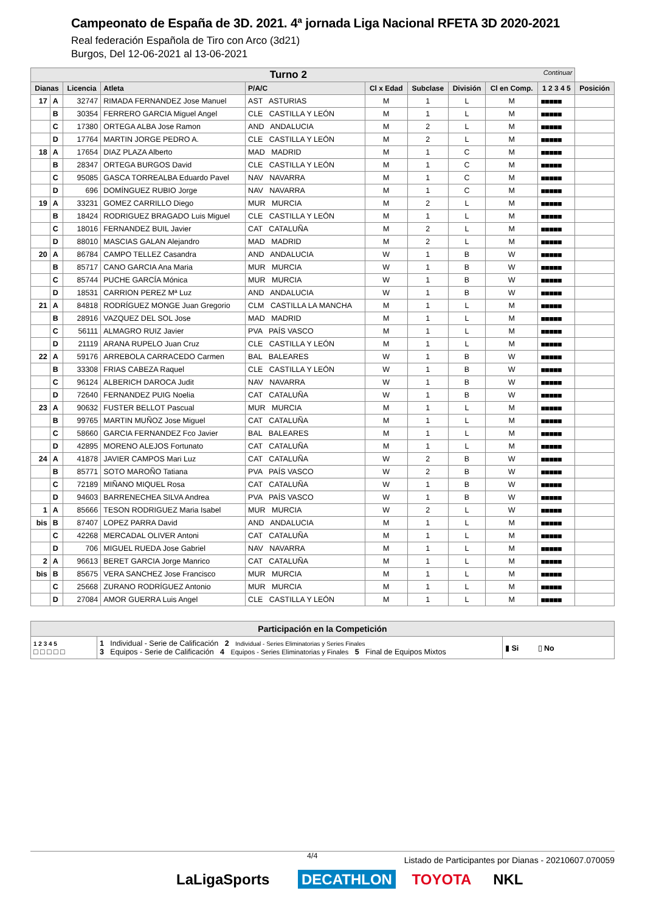Campeonato de España de 3D. 2021. 4ª jornada Liga Nacional RFETA 3D 2020-2021
Real federación Española de Tiro con Arco (3d21)
Burgos, Del 12-06-2021 al 13-06-2021
| Turno 2 Continuar | | | | | | | | | | |
| --- | --- | --- | --- | --- | --- | --- | --- | --- | --- | --- |
| Dianas | | Licencia | Atleta | P/A/C | Cl x Edad | Subclase | División | Cl en Comp. | 1 2 3 4 5 | Posición |
| 17 | A | 32747 | RIMADA FERNANDEZ Jose Manuel | AST ASTURIAS | M | 1 | L | M | ■■■■■ | |
| | B | 30354 | FERRERO GARCIA Miguel Angel | CLE CASTILLA Y LEÓN | M | 1 | L | M | ■■■■■ | |
| | C | 17380 | ORTEGA ALBA Jose Ramon | AND ANDALUCIA | M | 2 | L | M | ■■■■■ | |
| | D | 17764 | MARTIN JORGE PEDRO A. | CLE CASTILLA Y LEÓN | M | 2 | L | M | ■■■■■ | |
| 18 | A | 17654 | DIAZ PLAZA Alberto | MAD MADRID | M | 1 | C | M | ■■■■■ | |
| | B | 28347 | ORTEGA BURGOS David | CLE CASTILLA Y LEÓN | M | 1 | C | M | ■■■■■ | |
| | C | 95085 | GASCA TORREALBA Eduardo Pavel | NAV NAVARRA | M | 1 | C | M | ■■■■■ | |
| | D | 696 | DOMÍNGUEZ RUBIO Jorge | NAV NAVARRA | M | 1 | C | M | ■■■■■ | |
| 19 | A | 33231 | GOMEZ CARRILLO Diego | MUR MURCIA | M | 2 | L | M | ■■■■■ | |
| | B | 18424 | RODRIGUEZ BRAGADO Luis Miguel | CLE CASTILLA Y LEÓN | M | 1 | L | M | ■■■■■ | |
| | C | 18016 | FERNANDEZ BUIL Javier | CAT CATALUÑA | M | 2 | L | M | ■■■■■ | |
| | D | 88010 | MASCIAS GALAN Alejandro | MAD MADRID | M | 2 | L | M | ■■■■■ | |
| 20 | A | 86784 | CAMPO TELLEZ Casandra | AND ANDALUCIA | W | 1 | B | W | ■■■■■ | |
| | B | 85717 | CANO GARCIA Ana Maria | MUR MURCIA | W | 1 | B | W | ■■■■■ | |
| | C | 85744 | PUCHE GARCÍA Mónica | MUR MURCIA | W | 1 | B | W | ■■■■■ | |
| | D | 18531 | CARRION PEREZ Mª Luz | AND ANDALUCIA | W | 1 | B | W | ■■■■■ | |
| 21 | A | 84818 | RODRÍGUEZ MONGE Juan Gregorio | CLM CASTILLA LA MANCHA | M | 1 | L | M | ■■■■■ | |
| | B | 28916 | VAZQUEZ DEL SOL Jose | MAD MADRID | M | 1 | L | M | ■■■■■ | |
| | C | 56111 | ALMAGRO RUIZ Javier | PVA PAÍS VASCO | M | 1 | L | M | ■■■■■ | |
| | D | 21119 | ARANA RUPELO Juan Cruz | CLE CASTILLA Y LEÓN | M | 1 | L | M | ■■■■■ | |
| 22 | A | 59176 | ARREBOLA CARRACEDO Carmen | BAL BALEARES | W | 1 | B | W | ■■■■■ | |
| | B | 33308 | FRIAS CABEZA Raquel | CLE CASTILLA Y LEÓN | W | 1 | B | W | ■■■■■ | |
| | C | 96124 | ALBERICH DAROCA Judit | NAV NAVARRA | W | 1 | B | W | ■■■■■ | |
| | D | 72640 | FERNANDEZ PUIG Noelia | CAT CATALUÑA | W | 1 | B | W | ■■■■■ | |
| 23 | A | 90632 | FUSTER BELLOT Pascual | MUR MURCIA | M | 1 | L | M | ■■■■■ | |
| | B | 99765 | MARTIN MUÑOZ Jose Miguel | CAT CATALUÑA | M | 1 | L | M | ■■■■■ | |
| | C | 58660 | GARCIA FERNANDEZ Fco Javier | BAL BALEARES | M | 1 | L | M | ■■■■■ | |
| | D | 42895 | MORENO ALEJOS Fortunato | CAT CATALUÑA | M | 1 | L | M | ■■■■■ | |
| 24 | A | 41878 | JAVIER CAMPOS Mari Luz | CAT CATALUÑA | W | 2 | B | W | ■■■■■ | |
| | B | 85771 | SOTO MAROÑO Tatiana | PVA PAÍS VASCO | W | 2 | B | W | ■■■■■ | |
| | C | 72189 | MIÑANO MIQUEL Rosa | CAT CATALUÑA | W | 1 | B | W | ■■■■■ | |
| | D | 94603 | BARRENECHEA SILVA Andrea | PVA PAÍS VASCO | W | 1 | B | W | ■■■■■ | |
| 1 | A | 85666 | TESON RODRIGUEZ Maria Isabel | MUR MURCIA | W | 2 | L | W | ■■■■■ | |
| bis | B | 87407 | LOPEZ PARRA David | AND ANDALUCIA | M | 1 | L | M | ■■■■■ | |
| | C | 42268 | MERCADAL OLIVER Antoni | CAT CATALUÑA | M | 1 | L | M | ■■■■■ | |
| | D | 706 | MIGUEL RUEDA Jose Gabriel | NAV NAVARRA | M | 1 | L | M | ■■■■■ | |
| 2 | A | 96613 | BERET GARCIA Jorge Manrico | CAT CATALUÑA | M | 1 | L | M | ■■■■■ | |
| bis | B | 85675 | VERA SANCHEZ Jose Francisco | MUR MURCIA | M | 1 | L | M | ■■■■■ | |
| | C | 25668 | ZURANO RODRÍGUEZ Antonio | MUR MURCIA | M | 1 | L | M | ■■■■■ | |
| | D | 27084 | AMOR GUERRA Luis Angel | CLE CASTILLA Y LEÓN | M | 1 | L | M | ■■■■■ | |
| Participación en la Competición | | |
| 1 2 3 4 5 □ □ □ □ □ | 1 Individual - Serie de Calificación 2 Individual - Series Eliminatorias y Series Finales 3 Equipos - Serie de Calificación 4 Equipos - Series Eliminatorias y Finales 5 Final de Equipos Mixtos | ▮ Si ▯ No |
4/4 Listado de Participantes por Dianas - 20210607.070059
LaLigaSports DECATHLON TOYOTA NKL